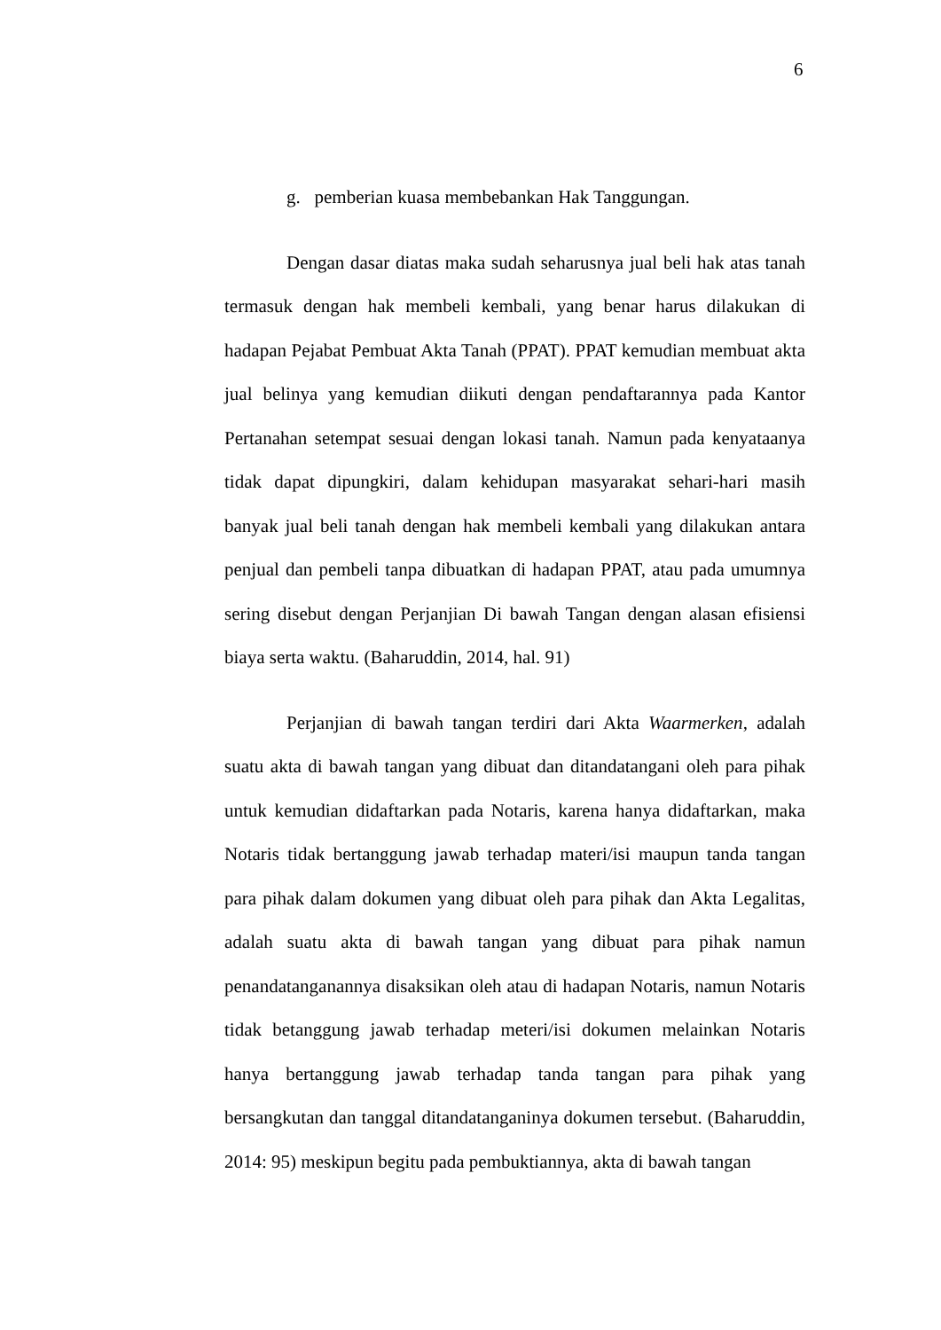6
g. pemberian kuasa membebankan Hak Tanggungan.
Dengan dasar diatas maka sudah seharusnya jual beli hak atas tanah termasuk dengan hak membeli kembali, yang benar harus dilakukan di hadapan Pejabat Pembuat Akta Tanah (PPAT). PPAT kemudian membuat akta jual belinya yang kemudian diikuti dengan pendaftarannya pada Kantor Pertanahan setempat sesuai dengan lokasi tanah. Namun pada kenyataanya tidak dapat dipungkiri, dalam kehidupan masyarakat sehari-hari masih banyak jual beli tanah dengan hak membeli kembali yang dilakukan antara penjual dan pembeli tanpa dibuatkan di hadapan PPAT, atau pada umumnya sering disebut dengan Perjanjian Di bawah Tangan dengan alasan efisiensi biaya serta waktu. (Baharuddin, 2014, hal. 91)
Perjanjian di bawah tangan terdiri dari Akta Waarmerken, adalah suatu akta di bawah tangan yang dibuat dan ditandatangani oleh para pihak untuk kemudian didaftarkan pada Notaris, karena hanya didaftarkan, maka Notaris tidak bertanggung jawab terhadap materi/isi maupun tanda tangan para pihak dalam dokumen yang dibuat oleh para pihak dan Akta Legalitas, adalah suatu akta di bawah tangan yang dibuat para pihak namun penandatanganannya disaksikan oleh atau di hadapan Notaris, namun Notaris tidak betanggung jawab terhadap meteri/isi dokumen melainkan Notaris hanya bertanggung jawab terhadap tanda tangan para pihak yang bersangkutan dan tanggal ditandatanganinya dokumen tersebut. (Baharuddin, 2014: 95) meskipun begitu pada pembuktiannya, akta di bawah tangan